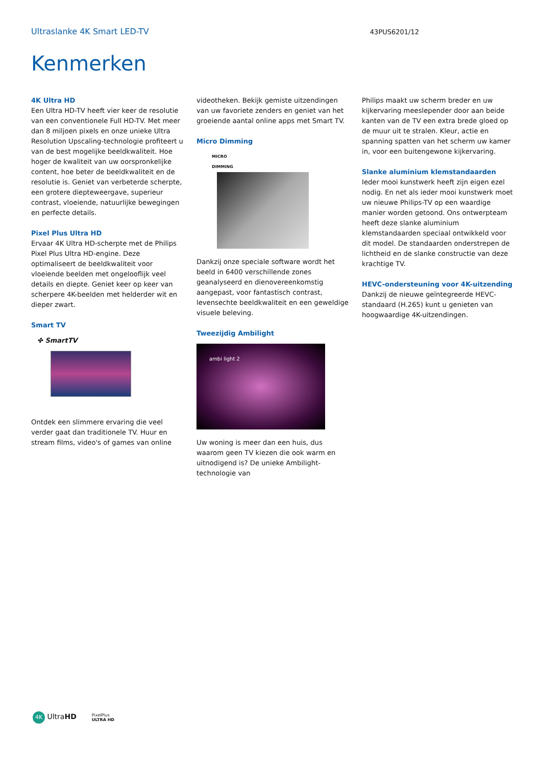Ultraslanke 4K Smart LED-TV 43PUS6201/12
Kenmerken
4K Ultra HD
Een Ultra HD-TV heeft vier keer de resolutie van een conventionele Full HD-TV. Met meer dan 8 miljoen pixels en onze unieke Ultra Resolution Upscaling-technologie profiteert u van de best mogelijke beeldkwaliteit. Hoe hoger de kwaliteit van uw oorspronkelijke content, hoe beter de beeldkwaliteit en de resolutie is. Geniet van verbeterde scherpte, een grotere diepteweergave, superieur contrast, vloeiende, natuurlijke bewegingen en perfecte details.
Pixel Plus Ultra HD
Ervaar 4K Ultra HD-scherpte met de Philips Pixel Plus Ultra HD-engine. Deze optimaliseert de beeldkwaliteit voor vloeiende beelden met ongelooflijk veel details en diepte. Geniet keer op keer van scherpere 4K-beelden met helderder wit en dieper zwart.
Smart TV
✤ SmartTV
Ontdek een slimmere ervaring die veel verder gaat dan traditionele TV. Huur en stream films, video's of games van online
videotheken. Bekijk gemiste uitzendingen van uw favoriete zenders en geniet van het groeiende aantal online apps met Smart TV.
Micro Dimming
MICRO
DIMMING
Dankzij onze speciale software wordt het beeld in 6400 verschillende zones geanalyseerd en dienovereenkomstig aangepast, voor fantastisch contrast, levensechte beeldkwaliteit en een geweldige visuele beleving.
Tweezijdig Ambilight
ambi light 2
Uw woning is meer dan een huis, dus waarom geen TV kiezen die ook warm en uitnodigend is? De unieke Ambilight-technologie van
Philips maakt uw scherm breder en uw kijkervaring meeslepender door aan beide kanten van de TV een extra brede gloed op de muur uit te stralen. Kleur, actie en spanning spatten van het scherm uw kamer in, voor een buitengewone kijkervaring.
Slanke aluminium klemstandaarden
Ieder mooi kunstwerk heeft zijn eigen ezel nodig. En net als ieder mooi kunstwerk moet uw nieuwe Philips-TV op een waardige manier worden getoond. Ons ontwerpteam heeft deze slanke aluminium klemstandaarden speciaal ontwikkeld voor dit model. De standaarden onderstrepen de lichtheid en de slanke constructie van deze krachtige TV.
HEVC-ondersteuning voor 4K-uitzending
Dankzij de nieuwe geïntegreerde HEVC-standaard (H.265) kunt u genieten van hoogwaardige 4K-uitzendingen.
4K UltraHD PixelPlus
ULTRA HD